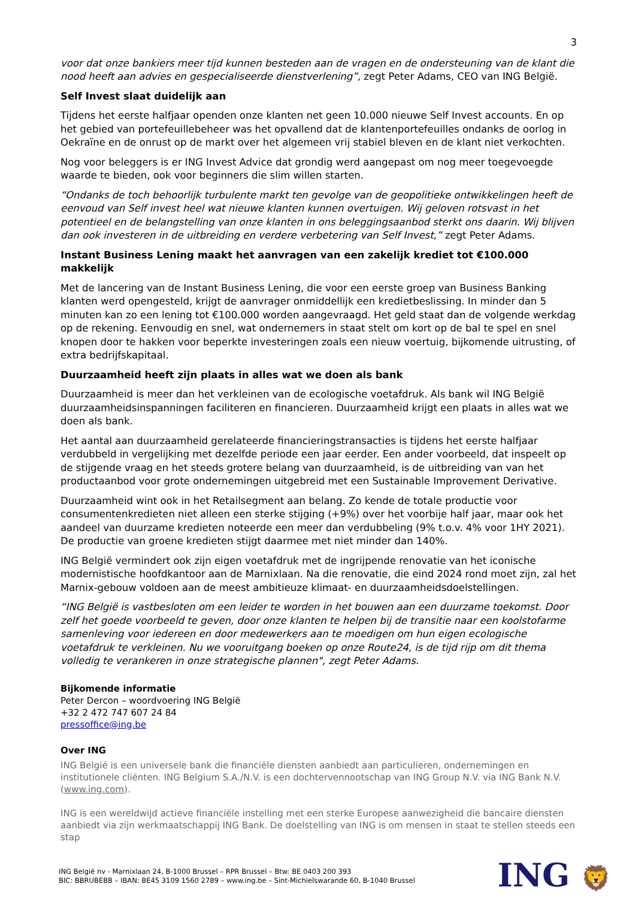3
voor dat onze bankiers meer tijd kunnen besteden aan de vragen en de ondersteuning van de klant die nood heeft aan advies en gespecialiseerde dienstverlening”, zegt Peter Adams, CEO van ING België.
Self Invest slaat duidelijk aan
Tijdens het eerste halfjaar openden onze klanten net geen 10.000 nieuwe Self Invest accounts. En op het gebied van portefeuillebeheer was het opvallend dat de klantenportefeuilles ondanks de oorlog in Oekraïne en de onrust op de markt over het algemeen vrij stabiel bleven en de klant niet verkochten.
Nog voor beleggers is er ING Invest Advice dat grondig werd aangepast om nog meer toegevoegde waarde te bieden, ook voor beginners die slim willen starten.
“Ondanks de toch behoorlijk turbulente markt ten gevolge van de geopolitieke ontwikkelingen heeft de eenvoud van Self invest heel wat nieuwe klanten kunnen overtuigen. Wij geloven rotsvast in het potentieel en de belangstelling van onze klanten in ons beleggingsaanbod sterkt ons daarin. Wij blijven dan ook investeren in de uitbreiding en verdere verbetering van Self Invest,” zegt Peter Adams.
Instant Business Lening maakt het aanvragen van een zakelijk krediet tot €100.000 makkelijk
Met de lancering van de Instant Business Lening, die voor een eerste groep van Business Banking klanten werd opengesteld, krijgt de aanvrager onmiddellijk een kredietbeslissing. In minder dan 5 minuten kan zo een lening tot €100.000 worden aangevraagd. Het geld staat dan de volgende werkdag op de rekening. Eenvoudig en snel, wat ondernemers in staat stelt om kort op de bal te spel en snel knopen door te hakken voor beperkte investeringen zoals een nieuw voertuig, bijkomende uitrusting, of extra bedrijfskapitaal.
Duurzaamheid heeft zijn plaats in alles wat we doen als bank
Duurzaamheid is meer dan het verkleinen van de ecologische voetafdruk. Als bank wil ING België duurzaamheidsinspanningen faciliteren en financieren. Duurzaamheid krijgt een plaats in alles wat we doen als bank.
Het aantal aan duurzaamheid gerelateerde financieringstransacties is tijdens het eerste halfjaar verdubbeld in vergelijking met dezelfde periode een jaar eerder. Een ander voorbeeld, dat inspeelt op de stijgende vraag en het steeds grotere belang van duurzaamheid, is de uitbreiding van van het productaanbod voor grote ondernemingen uitgebreid met een Sustainable Improvement Derivative.
Duurzaamheid wint ook in het Retailsegment aan belang. Zo kende de totale productie voor consumentenkredieten niet alleen een sterke stijging (+9%) over het voorbije half jaar, maar ook het aandeel van duurzame kredieten noteerde een meer dan verdubbeling (9% t.o.v. 4% voor 1HY 2021). De productie van groene kredieten stijgt daarmee met niet minder dan 140%.
ING België vermindert ook zijn eigen voetafdruk met de ingrijpende renovatie van het iconische modernistische hoofdkantoor aan de Marnixlaan. Na die renovatie, die eind 2024 rond moet zijn, zal het Marnix-gebouw voldoen aan de meest ambitieuze klimaat- en duurzaamheidsdoelstellingen.
“ING België is vastbesloten om een leider te worden in het bouwen aan een duurzame toekomst. Door zelf het goede voorbeeld te geven, door onze klanten te helpen bij de transitie naar een koolstofarme samenleving voor iedereen en door medewerkers aan te moedigen om hun eigen ecologische voetafdruk te verkleinen. Nu we vooruitgang boeken op onze Route24, is de tijd rijp om dit thema volledig te verankeren in onze strategische plannen", zegt Peter Adams.
Bijkomende informatie
Peter Dercon – woordvoering ING België
+32 2 472 747 607 24 84
pressoffice@ing.be
Over ING
ING België is een universele bank die financiële diensten aanbiedt aan particulieren, ondernemingen en institutionele cliënten. ING Belgium S.A./N.V. is een dochtervennootschap van ING Group N.V. via ING Bank N.V. (www.ing.com).
ING is een wereldwijd actieve financiële instelling met een sterke Europese aanwezigheid die bancaire diensten aanbiedt via zijn werkmaatschappij ING Bank. De doelstelling van ING is om mensen in staat te stellen steeds een stap
ING België nv - Marnixlaan 24, B-1000 Brussel – RPR Brussel – Btw: BE 0403 200 393
BIC: BBRUBEBB – IBAN: BE45 3109 1560 2789 – www.ing.be – Sint-Michielswarande 60, B-1040 Brussel
ING 🦁